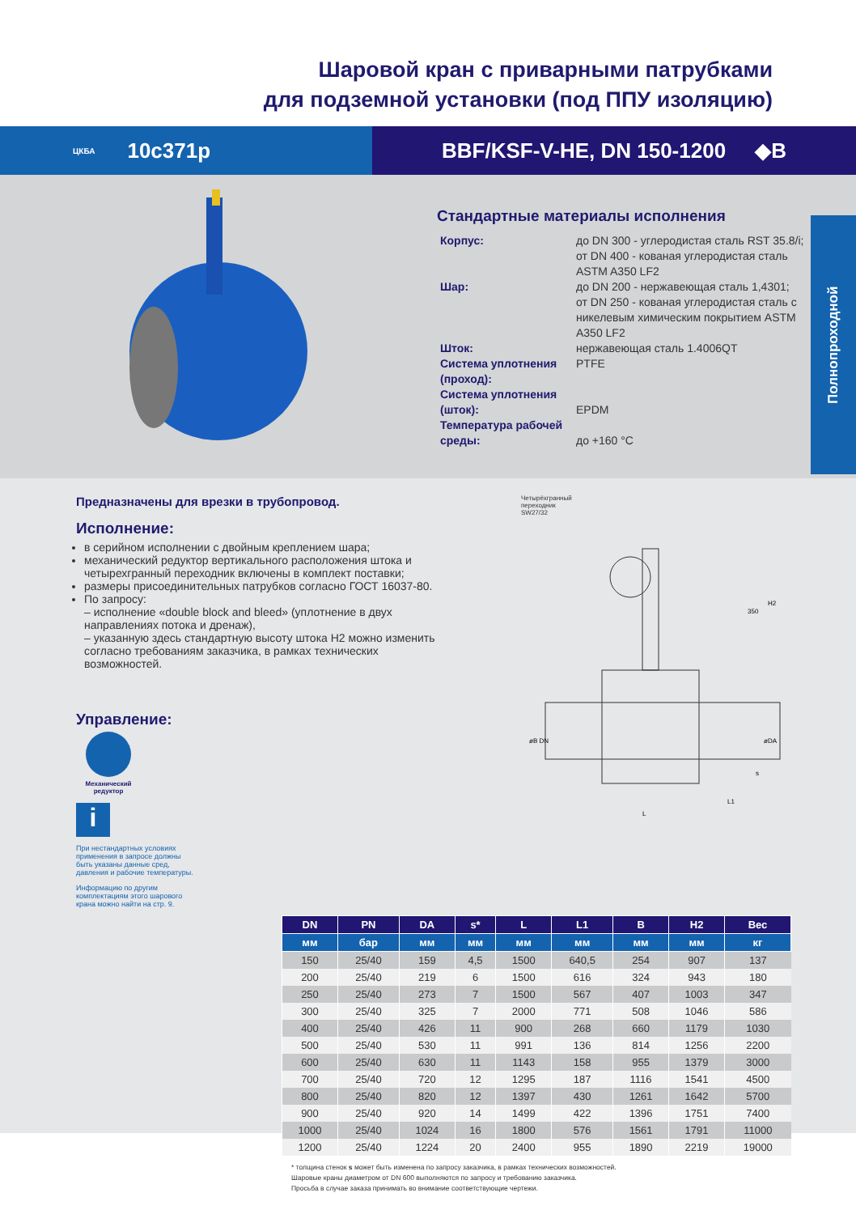Шаровой кран с приварными патрубками
для подземной установки (под ППУ изоляцию)
ЦКБА 10с371р BBF/KSF-V-HE, DN 150-1200 ◆B
Стандартные материалы исполнения
| Корпус: | до DN 300 - углеродистая сталь RST 35.8/i; от DN 400 - кованая углеродистая сталь ASTM A350 LF2 |
| Шар: | до DN 200 - нержавеющая сталь 1,4301; от DN 250 - кованая углеродистая сталь с никелевым химическим покрытием ASTM A350 LF2 |
| Шток: | нержавеющая сталь 1.4006QT |
| Система уплотнения (проход): | PTFE |
| Система уплотнения (шток): | EPDM |
| Температура рабочей среды: | до +160 °C |
Полнопроходной
Предназначены для врезки в трубопровод.
Исполнение:
в серийном исполнении с двойным креплением шара;
механический редуктор вертикального расположения штока и четырехгранный переходник включены в комплект поставки;
размеры присоединительных патрубков согласно ГОСТ 16037-80.
По запросу:
– исполнение «double block and bleed» (уплотнение в двух направлениях потока и дренаж),
– указанную здесь стандартную высоту штока H2 можно изменить согласно требованиям заказчика, в рамках технических возможностей.
Управление:
Механический редуктор
i
При нестандартных условиях применения в запросе должны быть указаны данные сред, давления и рабочие температуры.
Информацию по другим комплектациям этого шарового крана можно найти на стр. 9.
Четырёхгранный
переходник
SW27/32
L
L1
H2
350
øB DN
øDA
s
| DN | PN | DA | s* | L | L1 | B | H2 | Вес |
| --- | --- | --- | --- | --- | --- | --- | --- | --- |
| мм | бар | мм | мм | мм | мм | мм | мм | кг |
| 150 | 25/40 | 159 | 4,5 | 1500 | 640,5 | 254 | 907 | 137 |
| 200 | 25/40 | 219 | 6 | 1500 | 616 | 324 | 943 | 180 |
| 250 | 25/40 | 273 | 7 | 1500 | 567 | 407 | 1003 | 347 |
| 300 | 25/40 | 325 | 7 | 2000 | 771 | 508 | 1046 | 586 |
| 400 | 25/40 | 426 | 11 | 900 | 268 | 660 | 1179 | 1030 |
| 500 | 25/40 | 530 | 11 | 991 | 136 | 814 | 1256 | 2200 |
| 600 | 25/40 | 630 | 11 | 1143 | 158 | 955 | 1379 | 3000 |
| 700 | 25/40 | 720 | 12 | 1295 | 187 | 1116 | 1541 | 4500 |
| 800 | 25/40 | 820 | 12 | 1397 | 430 | 1261 | 1642 | 5700 |
| 900 | 25/40 | 920 | 14 | 1499 | 422 | 1396 | 1751 | 7400 |
| 1000 | 25/40 | 1024 | 16 | 1800 | 576 | 1561 | 1791 | 11000 |
| 1200 | 25/40 | 1224 | 20 | 2400 | 955 | 1890 | 2219 | 19000 |
* толщина стенок s может быть изменена по запросу заказчика, в рамках технических возможностей.
Шаровые краны диаметром от DN 600 выполняются по запросу и требованию заказчика.
Просьба в случае заказа принимать во внимание соответствующие чертежи.